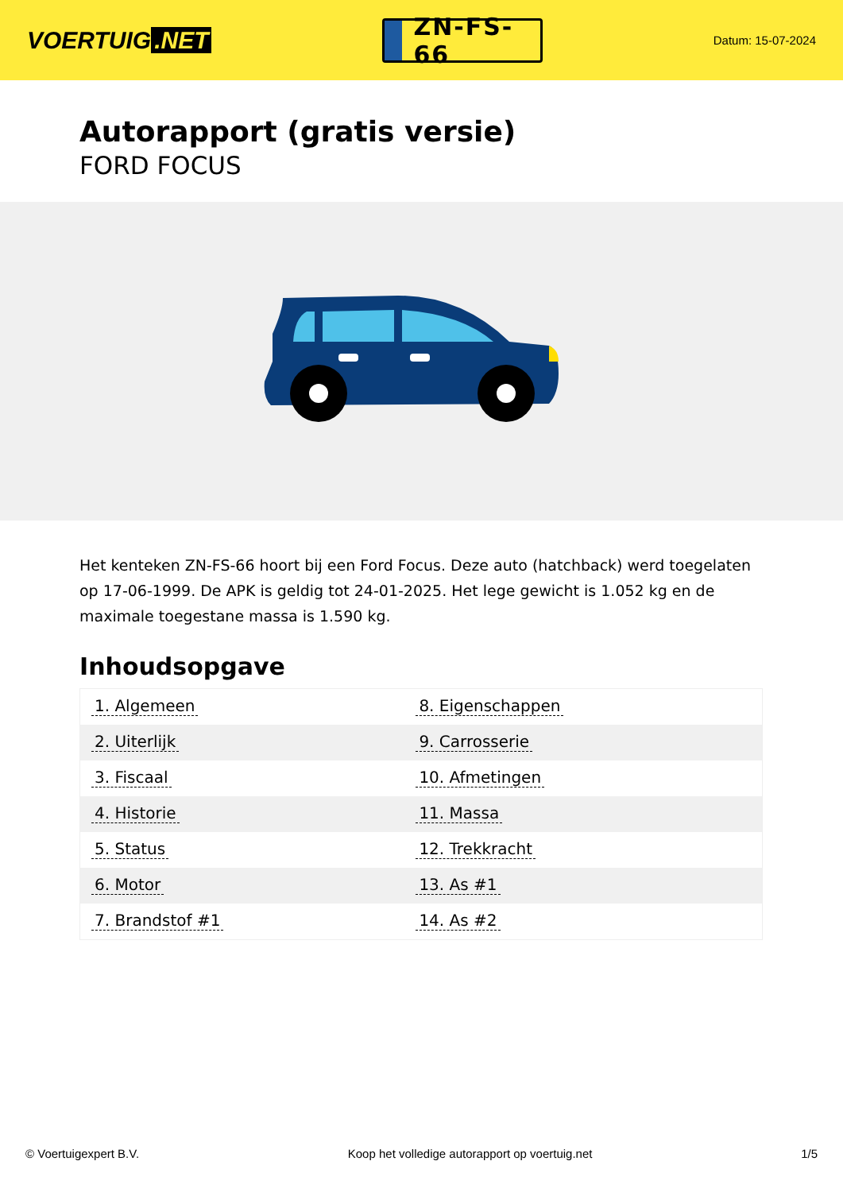VOERTUIG.NET
ZN-FS-66
Datum: 15-07-2024
Autorapport (gratis versie)
FORD FOCUS
Het kenteken ZN-FS-66 hoort bij een Ford Focus. Deze auto (hatchback) werd toegelaten op 17-06-1999. De APK is geldig tot 24-01-2025. Het lege gewicht is 1.052 kg en de maximale toegestane massa is 1.590 kg.
Inhoudsopgave
| 1. Algemeen | 8. Eigenschappen |
| 2. Uiterlijk | 9. Carrosserie |
| 3. Fiscaal | 10. Afmetingen |
| 4. Historie | 11. Massa |
| 5. Status | 12. Trekkracht |
| 6. Motor | 13. As #1 |
| 7. Brandstof #1 | 14. As #2 |
© Voertuigexpert B.V. Koop het volledige autorapport op voertuig.net 1/5